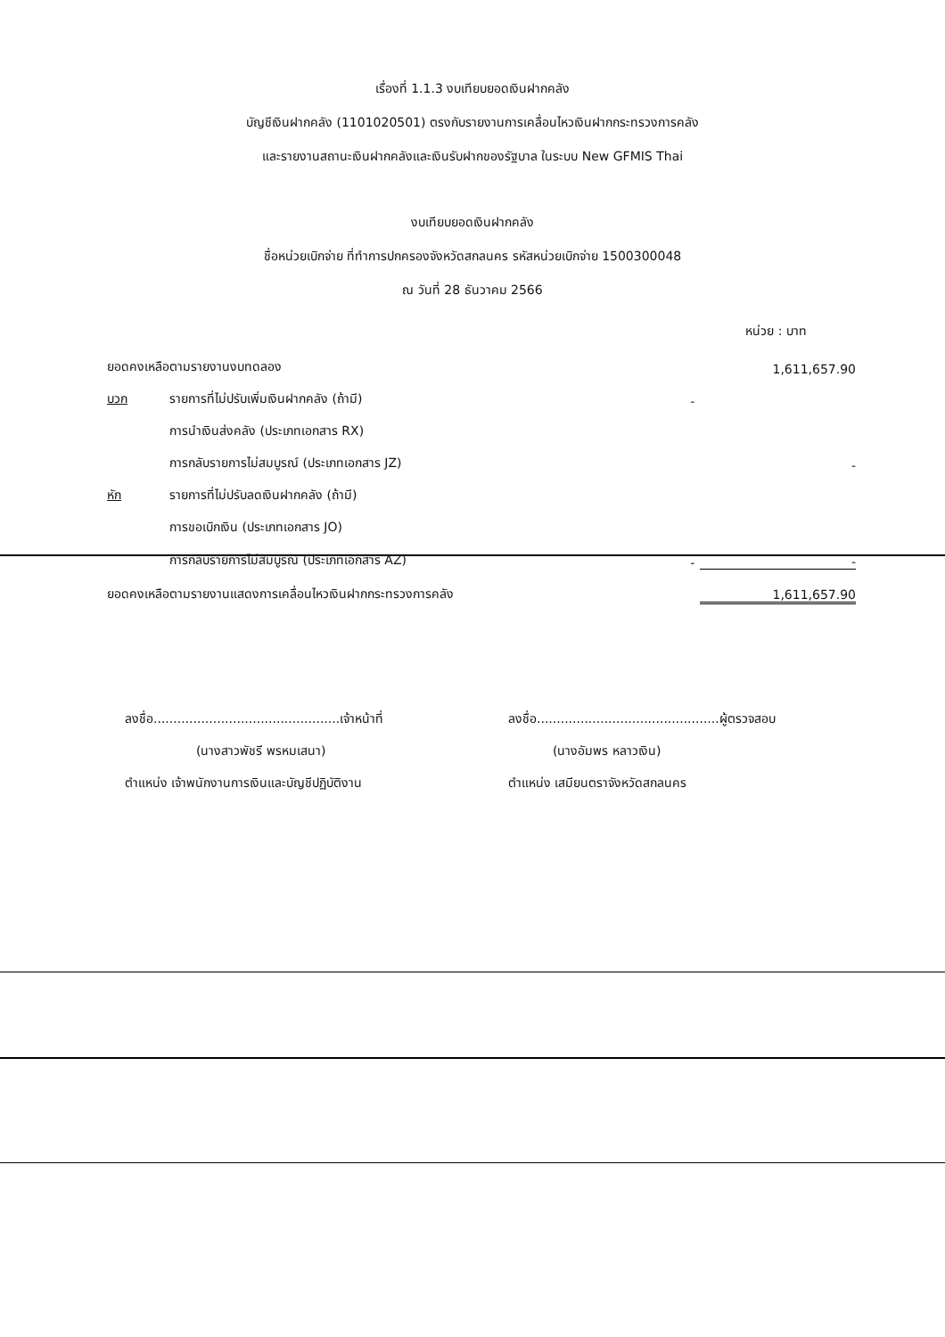เรื่องที่ 1.1.3 งบเทียบยอดเงินฝากคลัง
บัญชีเงินฝากคลัง (1101020501) ตรงกับรายงานการเคลื่อนไหวเงินฝากกระทรวงการคลัง
และรายงานสถานะเงินฝากคลังและเงินรับฝากของรัฐบาล ในระบบ New GFMIS Thai
งบเทียบยอดเงินฝากคลัง
ชื่อหน่วยเบิกจ่าย ที่ทำการปกครองจังหวัดสกลนคร รหัสหน่วยเบิกจ่าย 1500300048
ณ วันที่ 28 ธันวาคม 2566
หน่วย : บาท
| ยอดคงเหลือตามรายงานงบทดลอง | | | 1,611,657.90 |
| บวก | รายการที่ไม่ปรับเพิ่มเงินฝากคลัง (ถ้ามี) | - | |
| | การนำเงินส่งคลัง (ประเภทเอกสาร RX) | | |
| | การกลับรายการไม่สมบูรณ์ (ประเภทเอกสาร JZ) | | - |
| หัก | รายการที่ไม่ปรับลดเงินฝากคลัง (ถ้ามี) | | |
| | การขอเบิกเงิน (ประเภทเอกสาร JO) | | |
| | การกลับรายการไม่สมบูรณ์ (ประเภทเอกสาร AZ) | - | - |
| ยอดคงเหลือตามรายงานแสดงการเคลื่อนไหวเงินฝากกระทรวงการคลัง | | | 1,611,657.90 |
ลงชื่อ...............................................เจ้าหน้าที่
(นางสาวพัชรี พรหมเสนา)
ตำแหน่ง เจ้าพนักงานการเงินและบัญชีปฏิบัติงาน
ลงชื่อ..............................................ผู้ตรวจสอบ
(นางอัมพร หลาวเงิน)
ตำแหน่ง เสมียนตราจังหวัดสกลนคร